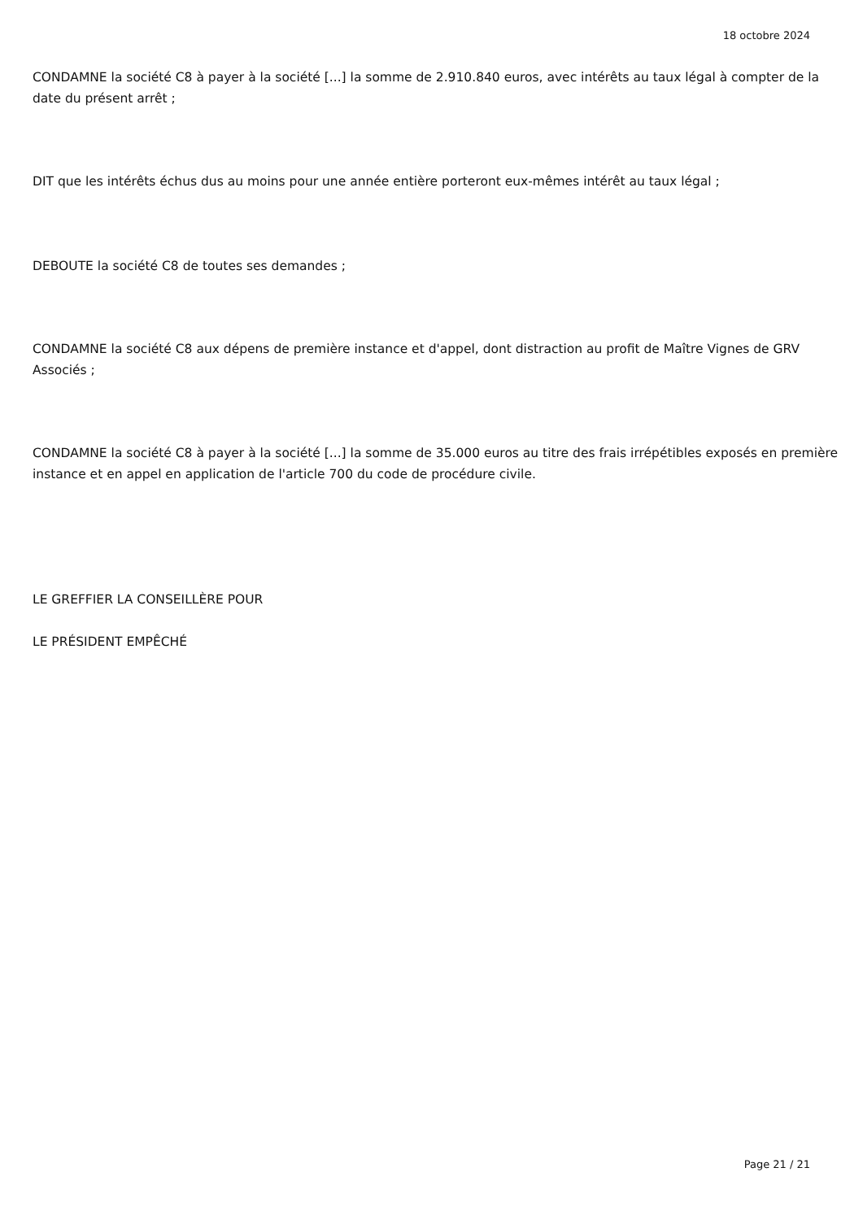18 octobre 2024
CONDAMNE la société C8 à payer à la société [...] la somme de 2.910.840 euros, avec intérêts au taux légal à compter de la date du présent arrêt ;
DIT que les intérêts échus dus au moins pour une année entière porteront eux-mêmes intérêt au taux légal ;
DEBOUTE la société C8 de toutes ses demandes ;
CONDAMNE la société C8 aux dépens de première instance et d'appel, dont distraction au profit de Maître Vignes de GRV Associés ;
CONDAMNE la société C8 à payer à la société [...] la somme de 35.000 euros au titre des frais irrépétibles exposés en première instance et en appel en application de l'article 700 du code de procédure civile.
LE GREFFIER LA CONSEILLÈRE POUR
LE PRÉSIDENT EMPÊCHÉ
Page 21 / 21